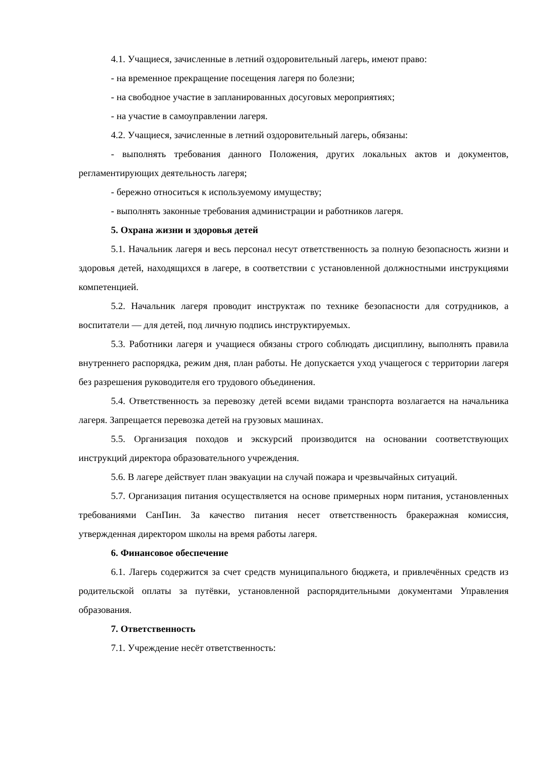4.1. Учащиеся, зачисленные в летний оздоровительный лагерь, имеют право:
- на временное прекращение посещения лагеря по болезни;
- на свободное участие в запланированных досуговых мероприятиях;
- на участие в самоуправлении лагеря.
4.2. Учащиеся, зачисленные в летний оздоровительный лагерь, обязаны:
- выполнять требования данного Положения, других локальных актов и документов, регламентирующих деятельность лагеря;
- бережно относиться к используемому имуществу;
- выполнять законные требования администрации и работников лагеря.
5. Охрана жизни и здоровья детей
5.1. Начальник лагеря и весь персонал несут ответственность за полную безопасность жизни и здоровья детей, находящихся в лагере, в соответствии с установленной должностными инструкциями компетенцией.
5.2. Начальник лагеря проводит инструктаж по технике безопасности для сотрудников, а воспитатели — для детей, под личную подпись инструктируемых.
5.3. Работники лагеря и учащиеся обязаны строго соблюдать дисциплину, выполнять правила внутреннего распорядка, режим дня, план работы. Не допускается уход учащегося с территории лагеря без разрешения руководителя его трудового объединения.
5.4. Ответственность за перевозку детей всеми видами транспорта возлагается на начальника лагеря. Запрещается перевозка детей на грузовых машинах.
5.5. Организация походов и экскурсий производится на основании соответствующих инструкций директора образовательного учреждения.
5.6. В лагере действует план эвакуации на случай пожара и чрезвычайных ситуаций.
5.7. Организация питания осуществляется на основе примерных норм питания, установленных требованиями СанПин. За качество питания несет ответственность бракеражная комиссия, утвержденная директором школы на время работы лагеря.
6. Финансовое обеспечение
6.1. Лагерь содержится за счет средств муниципального бюджета, и привлечённых средств из родительской оплаты за путёвки, установленной распорядительными документами Управления образования.
7. Ответственность
7.1. Учреждение несёт ответственность: